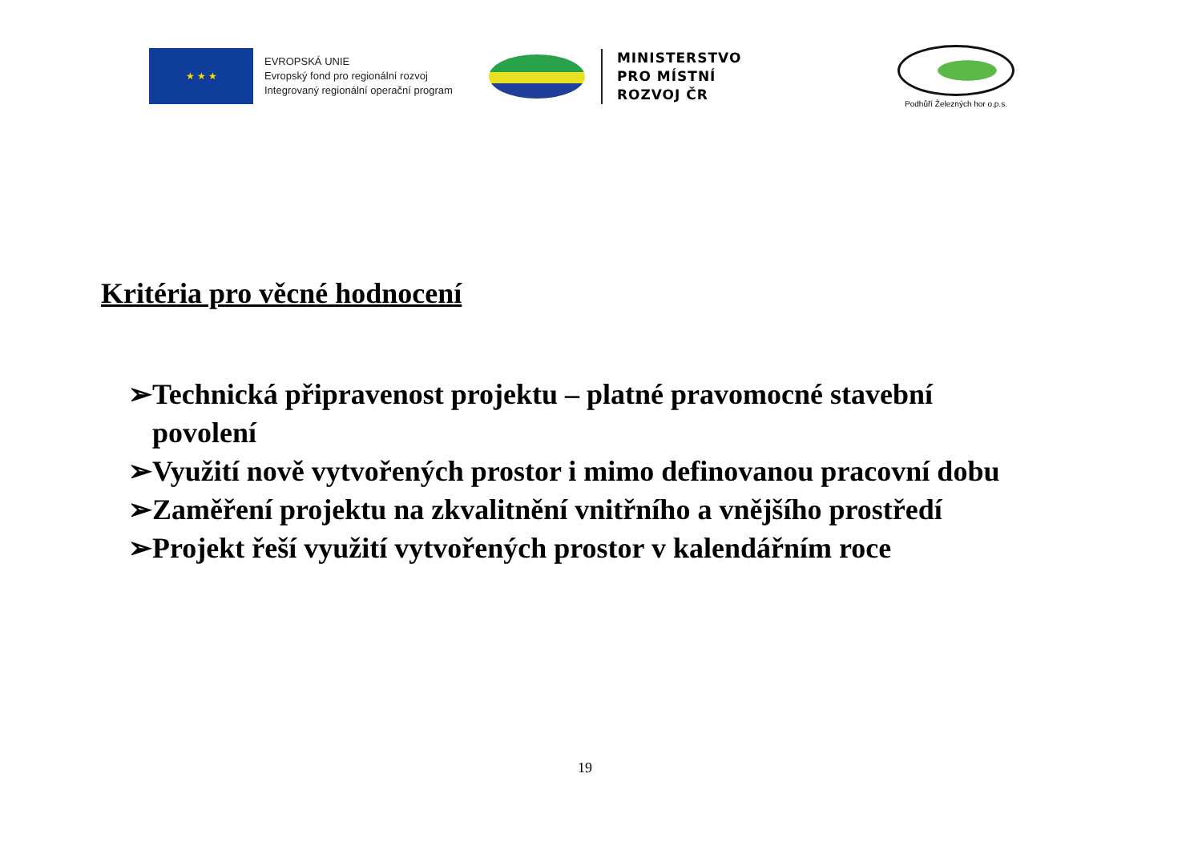★ ★ ★
EVROPSKÁ UNIE
Evropský fond pro regionální rozvoj
Integrovaný regionální operační program
MINISTERSTVO
PRO MÍSTNÍ
ROZVOJ ČR
Podhůří Železných hor o.p.s.
Kritéria pro věcné hodnocení
➢Technická připravenost projektu – platné pravomocné stavební povolení
➢Využití nově vytvořených prostor i mimo definovanou pracovní dobu
➢Zaměření projektu na zkvalitnění vnitřního a vnějšího prostředí
➢Projekt řeší využití vytvořených prostor v kalendářním roce
19